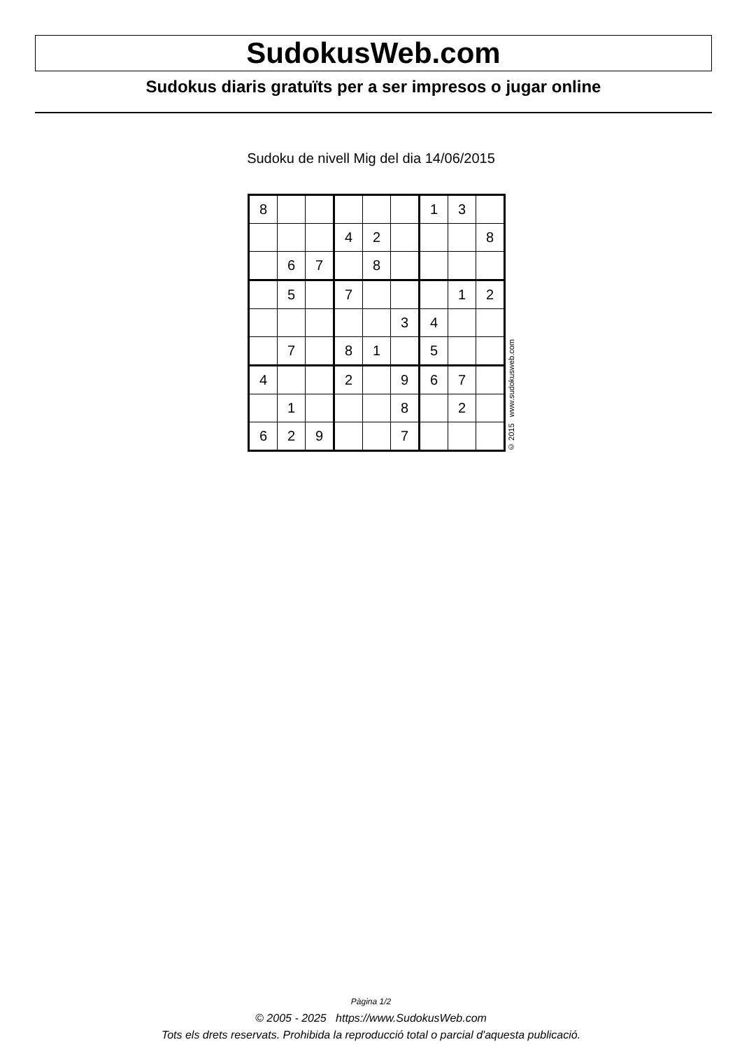SudokusWeb.com
Sudokus diaris gratuïts per a ser impresos o jugar online
Sudoku de nivell Mig del dia 14/06/2015
| 8 | | | | | | 1 | 3 | |
| | | | 4 | 2 | | | | 8 |
| | 6 | 7 | | 8 | | | | |
| | 5 | | 7 | | | | 1 | 2 |
| | | | | | 3 | 4 | | |
| | 7 | | 8 | 1 | | 5 | | |
| 4 | | | 2 | | 9 | 6 | 7 | |
| | 1 | | | | 8 | | 2 | |
| 6 | 2 | 9 | | | 7 | | | |
© 2015 www.sudokusweb.com
Pàgina 1/2
© 2005 - 2025 https://www.SudokusWeb.com
Tots els drets reservats. Prohibida la reproducció total o parcial d'aquesta publicació.